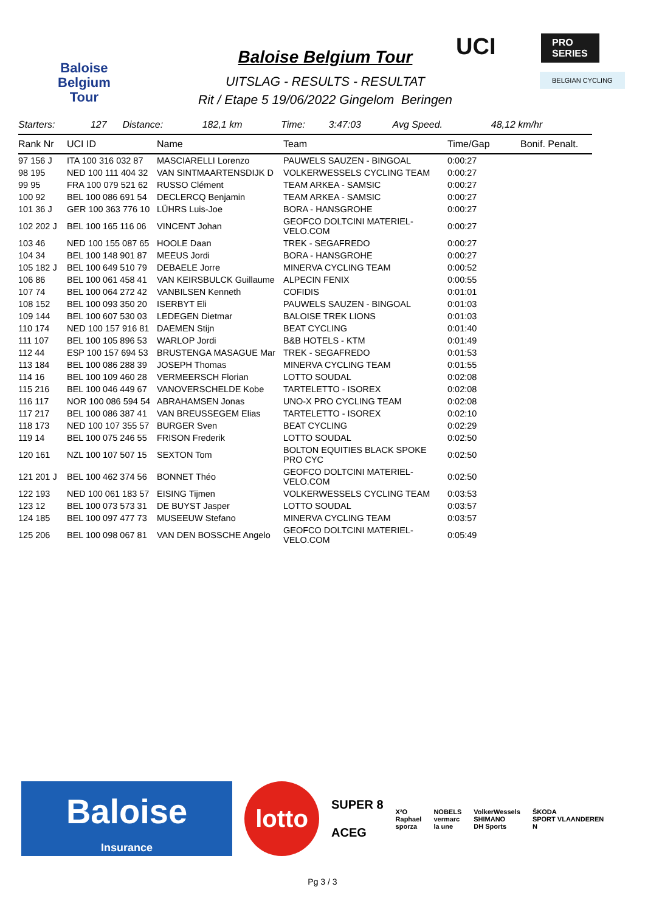Baloise
Belgium
Tour
Baloise Belgium Tour
UITSLAG - RESULTS - RESULTAT
Rit / Etape 5 19/06/2022 Gingelom Beringen
UCI
PRO SERIES
BELGIAN CYCLING
| Starters: | 127 | Distance: | 182,1 km | Time: | 3:47:03 | Avg Speed. | 48,12 km/hr |
| Rank Nr | UCI ID | Name | Team | Time/Gap | Bonif. Penalt. |
| 97 156 J | ITA 100 316 032 87 | MASCIARELLI Lorenzo | PAUWELS SAUZEN - BINGOAL | 0:00:27 | |
| 98 195 | NED 100 111 404 32 | VAN SINTMAARTENSDIJK D | VOLKERWESSELS CYCLING TEAM | 0:00:27 | |
| 99 95 | FRA 100 079 521 62 | RUSSO Clément | TEAM ARKEA - SAMSIC | 0:00:27 | |
| 100 92 | BEL 100 086 691 54 | DECLERCQ Benjamin | TEAM ARKEA - SAMSIC | 0:00:27 | |
| 101 36 J | GER 100 363 776 10 | LÜHRS Luis-Joe | BORA - HANSGROHE | 0:00:27 | |
| 102 202 J | BEL 100 165 116 06 | VINCENT Johan | GEOFCO DOLTCINI MATERIEL-VELO.COM | 0:00:27 | |
| 103 46 | NED 100 155 087 65 | HOOLE Daan | TREK - SEGAFREDO | 0:00:27 | |
| 104 34 | BEL 100 148 901 87 | MEEUS Jordi | BORA - HANSGROHE | 0:00:27 | |
| 105 182 J | BEL 100 649 510 79 | DEBAELE Jorre | MINERVA CYCLING TEAM | 0:00:52 | |
| 106 86 | BEL 100 061 458 41 | VAN KEIRSBULCK Guillaume | ALPECIN FENIX | 0:00:55 | |
| 107 74 | BEL 100 064 272 42 | VANBILSEN Kenneth | COFIDIS | 0:01:01 | |
| 108 152 | BEL 100 093 350 20 | ISERBYT Eli | PAUWELS SAUZEN - BINGOAL | 0:01:03 | |
| 109 144 | BEL 100 607 530 03 | LEDEGEN Dietmar | BALOISE TREK LIONS | 0:01:03 | |
| 110 174 | NED 100 157 916 81 | DAEMEN Stijn | BEAT CYCLING | 0:01:40 | |
| 111 107 | BEL 100 105 896 53 | WARLOP Jordi | B&B HOTELS - KTM | 0:01:49 | |
| 112 44 | ESP 100 157 694 53 | BRUSTENGA MASAGUE Mar | TREK - SEGAFREDO | 0:01:53 | |
| 113 184 | BEL 100 086 288 39 | JOSEPH Thomas | MINERVA CYCLING TEAM | 0:01:55 | |
| 114 16 | BEL 100 109 460 28 | VERMEERSCH Florian | LOTTO SOUDAL | 0:02:08 | |
| 115 216 | BEL 100 046 449 67 | VANOVERSCHELDE Kobe | TARTELETTO - ISOREX | 0:02:08 | |
| 116 117 | NOR 100 086 594 54 | ABRAHAMSEN Jonas | UNO-X PRO CYCLING TEAM | 0:02:08 | |
| 117 217 | BEL 100 086 387 41 | VAN BREUSSEGEM Elias | TARTELETTO - ISOREX | 0:02:10 | |
| 118 173 | NED 100 107 355 57 | BURGER Sven | BEAT CYCLING | 0:02:29 | |
| 119 14 | BEL 100 075 246 55 | FRISON Frederik | LOTTO SOUDAL | 0:02:50 | |
| 120 161 | NZL 100 107 507 15 | SEXTON Tom | BOLTON EQUITIES BLACK SPOKE PRO CYC | 0:02:50 | |
| 121 201 J | BEL 100 462 374 56 | BONNET Théo | GEOFCO DOLTCINI MATERIEL-VELO.COM | 0:02:50 | |
| 122 193 | NED 100 061 183 57 | EISING Tijmen | VOLKERWESSELS CYCLING TEAM | 0:03:53 | |
| 123 12 | BEL 100 073 573 31 | DE BUYST Jasper | LOTTO SOUDAL | 0:03:57 | |
| 124 185 | BEL 100 097 477 73 | MUSEEUW Stefano | MINERVA CYCLING TEAM | 0:03:57 | |
| 125 206 | BEL 100 098 067 81 | VAN DEN BOSSCHE Angelo | GEOFCO DOLTCINI MATERIEL-VELO.COM | 0:05:49 | |
Baloise
Insurance
lotto
SUPER 8
ACEG
X²O
Raphael
sporza
NOBELS
vermarc
la une
VolkerWessels
SHIMANO
DH Sports
ŠKODA
SPORT VLAANDEREN
N
Pg 3 / 3